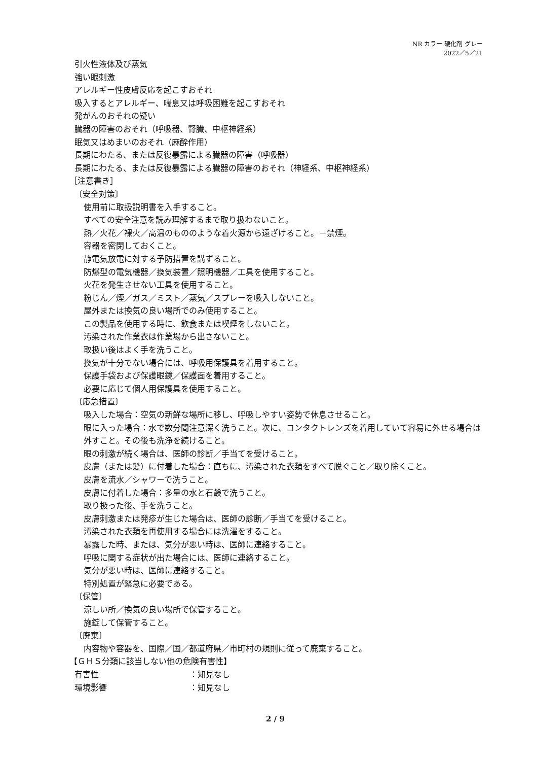NR カラー 硬化剤 グレー
2022／5／21
引火性液体及び蒸気
強い眼刺激
アレルギー性皮膚反応を起こすおそれ
吸入するとアレルギー、喘息又は呼吸困難を起こすおそれ
発がんのおそれの疑い
臓器の障害のおそれ（呼吸器、腎臓、中枢神経系）
眠気又はめまいのおそれ（麻酔作用）
長期にわたる、または反復暴露による臓器の障害（呼吸器）
長期にわたる、または反復暴露による臓器の障害のおそれ（神経系、中枢神経系）
［注意書き］
〔安全対策〕
使用前に取扱説明書を入手すること。
すべての安全注意を読み理解するまで取り扱わないこと。
熱／火花／裸火／高温のもののような着火源から遠ざけること。－禁煙。
容器を密閉しておくこと。
静電気放電に対する予防措置を講ずること。
防爆型の電気機器／換気装置／照明機器／工具を使用すること。
火花を発生させない工具を使用すること。
粉じん／煙／ガス／ミスト／蒸気／スプレーを吸入しないこと。
屋外または換気の良い場所でのみ使用すること。
この製品を使用する時に、飲食または喫煙をしないこと。
汚染された作業衣は作業場から出さないこと。
取扱い後はよく手を洗うこと。
換気が十分でない場合には、呼吸用保護具を着用すること。
保護手袋および保護眼鏡／保護面を着用すること。
必要に応じて個人用保護具を使用すること。
〔応急措置〕
吸入した場合：空気の新鮮な場所に移し、呼吸しやすい姿勢で休息させること。
眼に入った場合：水で数分間注意深く洗うこと。次に、コンタクトレンズを着用していて容易に外せる場合は外すこと。その後も洗浄を続けること。
眼の刺激が続く場合は、医師の診断／手当てを受けること。
皮膚（または髪）に付着した場合：直ちに、汚染された衣類をすべて脱ぐこと／取り除くこと。
皮膚を流水／シャワーで洗うこと。
皮膚に付着した場合：多量の水と石鹸で洗うこと。
取り扱った後、手を洗うこと。
皮膚刺激または発疹が生じた場合は、医師の診断／手当てを受けること。
汚染された衣類を再使用する場合には洗濯をすること。
暴露した時、または、気分が悪い時は、医師に連絡すること。
呼吸に関する症状が出た場合には、医師に連絡すること。
気分が悪い時は、医師に連絡すること。
特別処置が緊急に必要である。
〔保管〕
涼しい所／換気の良い場所で保管すること。
施錠して保管すること。
〔廃棄〕
内容物や容器を、国際／国／都道府県／市町村の規則に従って廃棄すること。
【ＧＨＳ分類に該当しない他の危険有害性】
有害性 ：知見なし
環境影響 ：知見なし
2 / 9